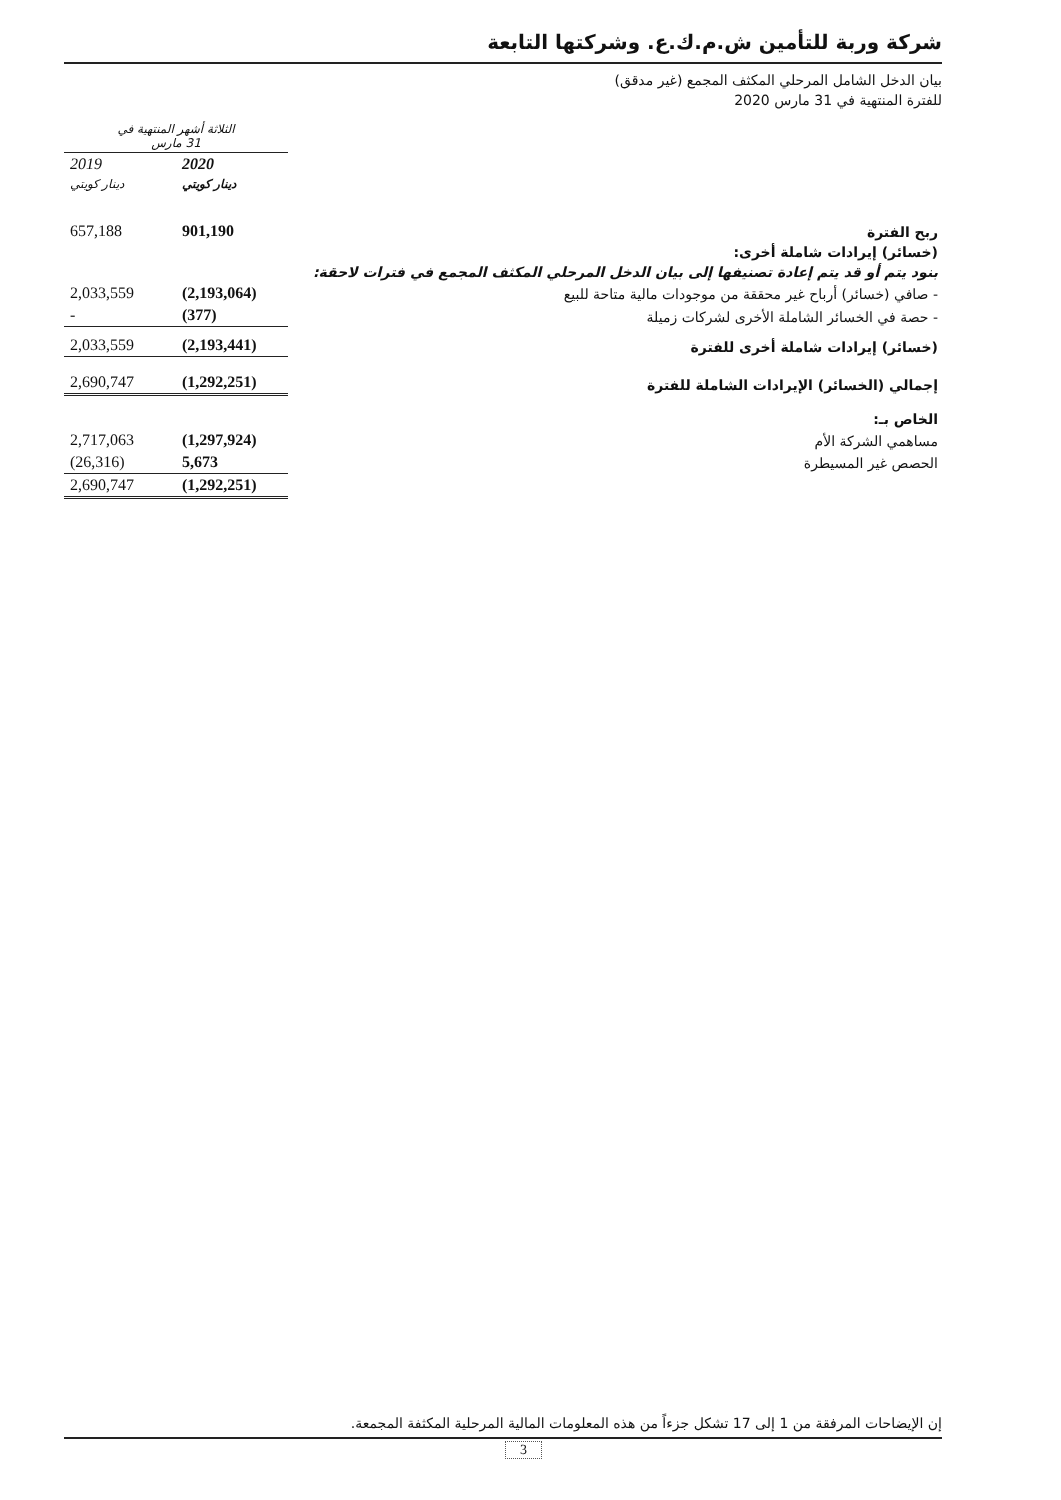شركة وربة للتأمين ش.م.ك.ع. وشركتها التابعة
بيان الدخل الشامل المرحلي المكثف المجمع (غير مدقق)
للفترة المنتهية في 31 مارس 2020
| | الثلاثة أشهر المنتهية في 31 مارس | |
| | 2020 | 2019 |
| | دينار كويتي | دينار كويتي |
| ربح الفترة | 901,190 | 657,188 |
| (خسائر) إيرادات شاملة أخرى: | | |
| بنود يتم أو قد يتم إعادة تصنيفها إلى بيان الدخل المرحلي المكثف المجمع في فترات لاحقة: | | |
| - صافي (خسائر) أرباح غير محققة من موجودات مالية متاحة للبيع | (2,193,064) | 2,033,559 |
| - حصة في الخسائر الشاملة الأخرى لشركات زميلة | (377) | - |
| (خسائر) إيرادات شاملة أخرى للفترة | (2,193,441) | 2,033,559 |
| إجمالي (الخسائر) الإيرادات الشاملة للفترة | (1,292,251) | 2,690,747 |
| الخاص بـ: | | |
| مساهمي الشركة الأم | (1,297,924) | 2,717,063 |
| الحصص غير المسيطرة | 5,673 | (26,316) |
| | (1,292,251) | 2,690,747 |
إن الإيضاحات المرفقة من 1 إلى 17 تشكل جزءاً من هذه المعلومات المالية المرحلية المكثفة المجمعة.
3